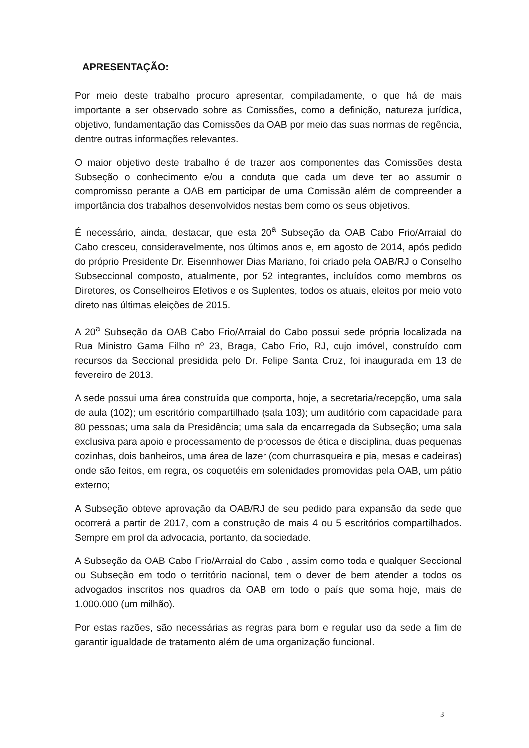APRESENTAÇÃO:
Por meio deste trabalho procuro apresentar, compiladamente, o que há de mais importante a ser observado sobre as Comissões, como a definição, natureza jurídica, objetivo, fundamentação das Comissões da OAB por meio das suas normas de regência, dentre outras informações relevantes.
O maior objetivo deste trabalho é de trazer aos componentes das Comissões desta Subseção o conhecimento e/ou a conduta que cada um deve ter ao assumir o compromisso perante a OAB em participar de uma Comissão além de compreender a importância dos trabalhos desenvolvidos nestas bem como os seus objetivos.
É necessário, ainda, destacar, que esta 20<sup>a</sup> Subseção da OAB Cabo Frio/Arraial do Cabo cresceu, consideravelmente, nos últimos anos e, em agosto de 2014, após pedido do próprio Presidente Dr. Eisennhower Dias Mariano, foi criado pela OAB/RJ o Conselho Subseccional composto, atualmente, por 52 integrantes, incluídos como membros os Diretores, os Conselheiros Efetivos e os Suplentes, todos os atuais, eleitos por meio voto direto nas últimas eleições de 2015.
A 20<sup>a</sup> Subseção da OAB Cabo Frio/Arraial do Cabo possui sede própria localizada na Rua Ministro Gama Filho nº 23, Braga, Cabo Frio, RJ, cujo imóvel, construído com recursos da Seccional presidida pelo Dr. Felipe Santa Cruz, foi inaugurada em 13 de fevereiro de 2013.
A sede possui uma área construída que comporta, hoje, a secretaria/recepção, uma sala de aula (102); um escritório compartilhado (sala 103); um auditório com capacidade para 80 pessoas; uma sala da Presidência; uma sala da encarregada da Subseção; uma sala exclusiva para apoio e processamento de processos de ética e disciplina, duas pequenas cozinhas, dois banheiros, uma área de lazer (com churrasqueira e pia, mesas e cadeiras) onde são feitos, em regra, os coquetéis em solenidades promovidas pela OAB, um pátio externo;
A Subseção obteve aprovação da OAB/RJ de seu pedido para expansão da sede que ocorrerá a partir de 2017, com a construção de mais 4 ou 5 escritórios compartilhados. Sempre em prol da advocacia, portanto, da sociedade.
A Subseção da OAB Cabo Frio/Arraial do Cabo , assim como toda e qualquer Seccional ou Subseção em todo o território nacional, tem o dever de bem atender a todos os advogados inscritos nos quadros da OAB em todo o país que soma hoje, mais de 1.000.000 (um milhão).
Por estas razões, são necessárias as regras para bom e regular uso da sede a fim de garantir igualdade de tratamento além de uma organização funcional.
3